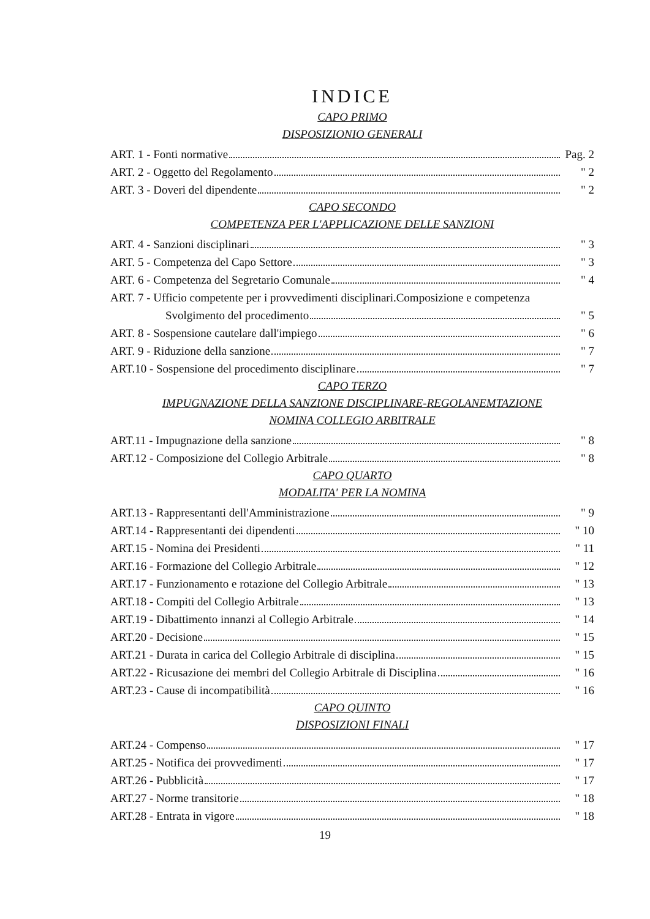INDICE
CAPO PRIMO
DISPOSIZIONIO GENERALI
ART. 1 - Fonti normative Pag. 2
ART. 2 - Oggetto del Regolamento " 2
ART. 3 - Doveri del dipendente " 2
CAPO SECONDO
COMPETENZA PER L'APPLICAZIONE DELLE SANZIONI
ART. 4 - Sanzioni disciplinari " 3
ART. 5 - Competenza del Capo Settore " 3
ART. 6 - Competenza del Segretario Comunale " 4
ART. 7 - Ufficio competente per i provvedimenti disciplinari.Composizione e competenza
Svolgimento del procedimento " 5
ART. 8 - Sospensione cautelare dall'impiego " 6
ART. 9 - Riduzione della sanzione " 7
ART.10 - Sospensione del procedimento disciplinare " 7
CAPO TERZO
IMPUGNAZIONE DELLA SANZIONE DISCIPLINARE-REGOLANEMTAZIONE
NOMINA COLLEGIO ARBITRALE
ART.11 - Impugnazione della sanzione " 8
ART.12 - Composizione del Collegio Arbitrale " 8
CAPO QUARTO
MODALITA' PER LA NOMINA
ART.13 - Rappresentanti dell'Amministrazione " 9
ART.14 - Rappresentanti dei dipendenti " 10
ART.15 - Nomina dei Presidenti " 11
ART.16 - Formazione del Collegio Arbitrale " 12
ART.17 - Funzionamento e rotazione del Collegio Arbitrale " 13
ART.18 - Compiti del Collegio Arbitrale " 13
ART.19 - Dibattimento innanzi al Collegio Arbitrale " 14
ART.20 - Decisione " 15
ART.21 - Durata in carica del Collegio Arbitrale di disciplina " 15
ART.22 - Ricusazione dei membri del Collegio Arbitrale di Disciplina " 16
ART.23 - Cause di incompatibilità " 16
CAPO QUINTO
DISPOSIZIONI FINALI
ART.24 - Compenso " 17
ART.25 - Notifica dei provvedimenti " 17
ART.26 - Pubblicità " 17
ART.27 - Norme transitorie " 18
ART.28 - Entrata in vigore " 18
19